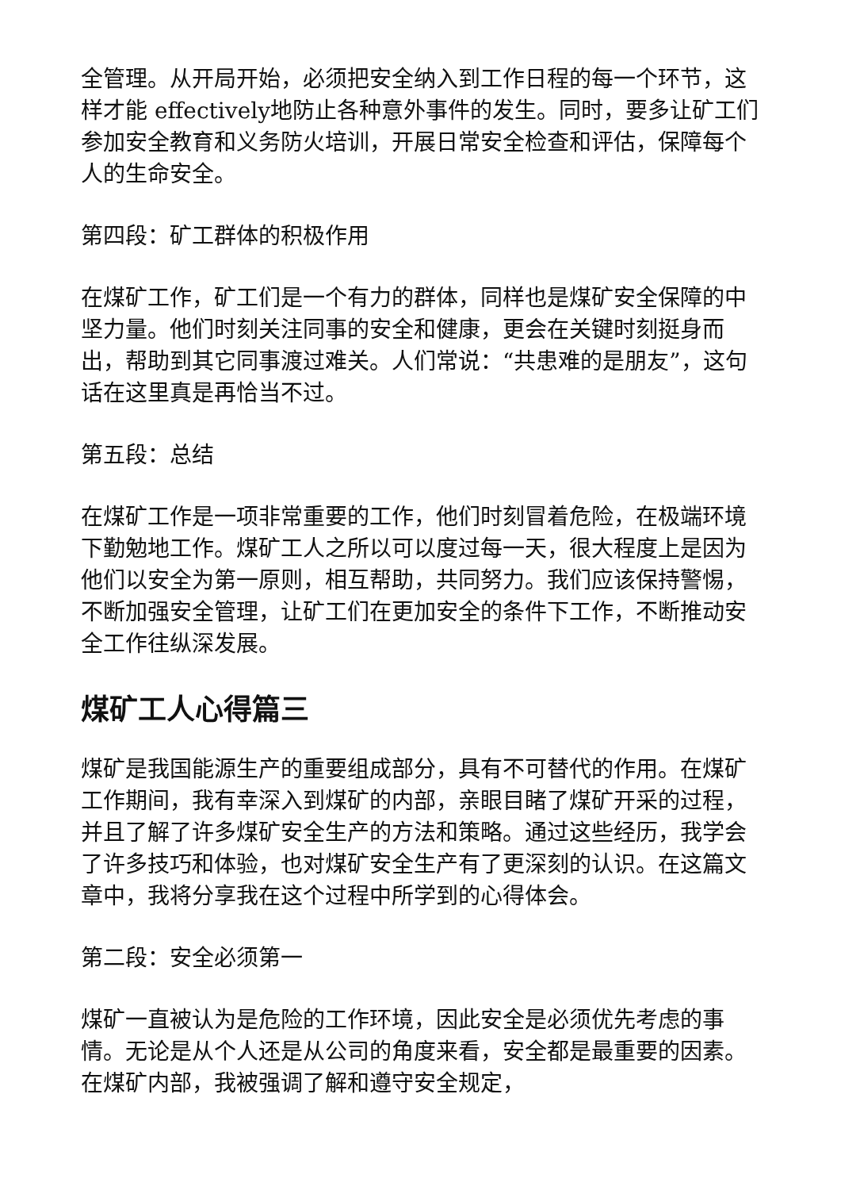全管理。从开局开始，必须把安全纳入到工作日程的每一个环节，这样才能 effectively地防止各种意外事件的发生。同时，要多让矿工们参加安全教育和义务防火培训，开展日常安全检查和评估，保障每个人的生命安全。
第四段：矿工群体的积极作用
在煤矿工作，矿工们是一个有力的群体，同样也是煤矿安全保障的中坚力量。他们时刻关注同事的安全和健康，更会在关键时刻挺身而出，帮助到其它同事渡过难关。人们常说：“共患难的是朋友”，这句话在这里真是再恰当不过。
第五段：总结
在煤矿工作是一项非常重要的工作，他们时刻冒着危险，在极端环境下勤勉地工作。煤矿工人之所以可以度过每一天，很大程度上是因为他们以安全为第一原则，相互帮助，共同努力。我们应该保持警惕，不断加强安全管理，让矿工们在更加安全的条件下工作，不断推动安全工作往纵深发展。
煤矿工人心得篇三
煤矿是我国能源生产的重要组成部分，具有不可替代的作用。在煤矿工作期间，我有幸深入到煤矿的内部，亲眼目睹了煤矿开采的过程，并且了解了许多煤矿安全生产的方法和策略。通过这些经历，我学会了许多技巧和体验，也对煤矿安全生产有了更深刻的认识。在这篇文章中，我将分享我在这个过程中所学到的心得体会。
第二段：安全必须第一
煤矿一直被认为是危险的工作环境，因此安全是必须优先考虑的事情。无论是从个人还是从公司的角度来看，安全都是最重要的因素。在煤矿内部，我被强调了解和遵守安全规定，